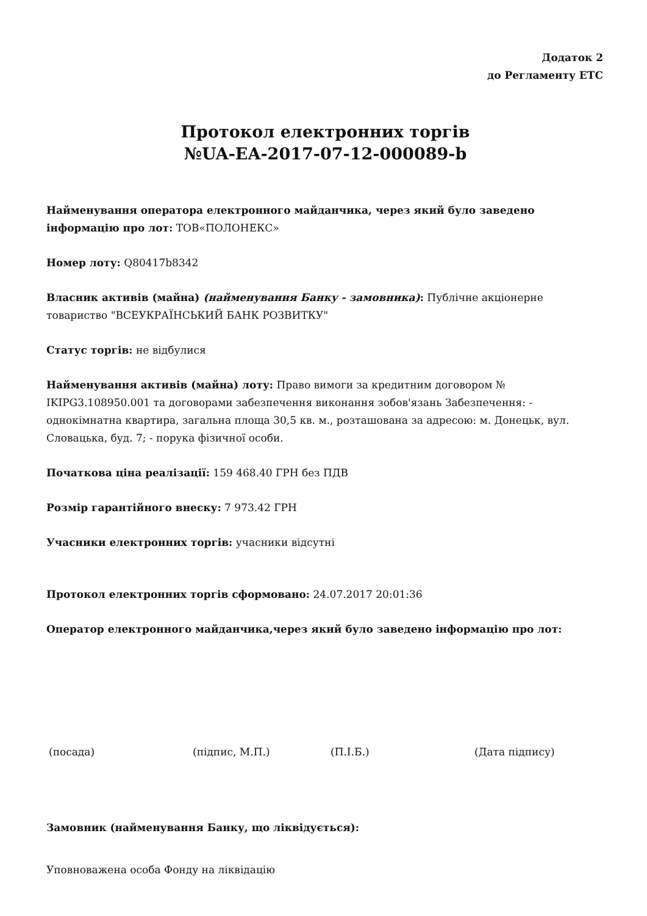Додаток 2
до Регламенту ЕТС
Протокол електронних торгів
№UA-EA-2017-07-12-000089-b
Найменування оператора електронного майданчика, через який було заведено інформацію про лот: ТОВ«ПОЛОНЕКС»
Номер лоту: Q80417b8342
Власник активів (майна) (найменування Банку - замовника): Публічне акціонерне товариство "ВСЕУКРАЇНСЬКИЙ БАНК РОЗВИТКУ"
Статус торгів: не відбулися
Найменування активів (майна) лоту: Право вимоги за кредитним договором № IKIPG3.108950.001 та договорами забезпечення виконання зобов'язань Забезпечення: - однокімнатна квартира, загальна площа 30,5 кв. м., розташована за адресою: м. Донецьк, вул. Словацька, буд. 7; - порука фізичної особи.
Початкова ціна реалізації: 159 468.40 ГРН без ПДВ
Розмір гарантійного внеску: 7 973.42 ГРН
Учасники електронних торгів: учасники відсутні
Протокол електронних торгів сформовано: 24.07.2017 20:01:36
Оператор електронного майданчика,через який було заведено інформацію про лот:
(посада) (підпис, М.П.) (П.І.Б.) (Дата підпису)
Замовник (найменування Банку, що ліквідується):
Уповноважена особа Фонду на ліквідацію